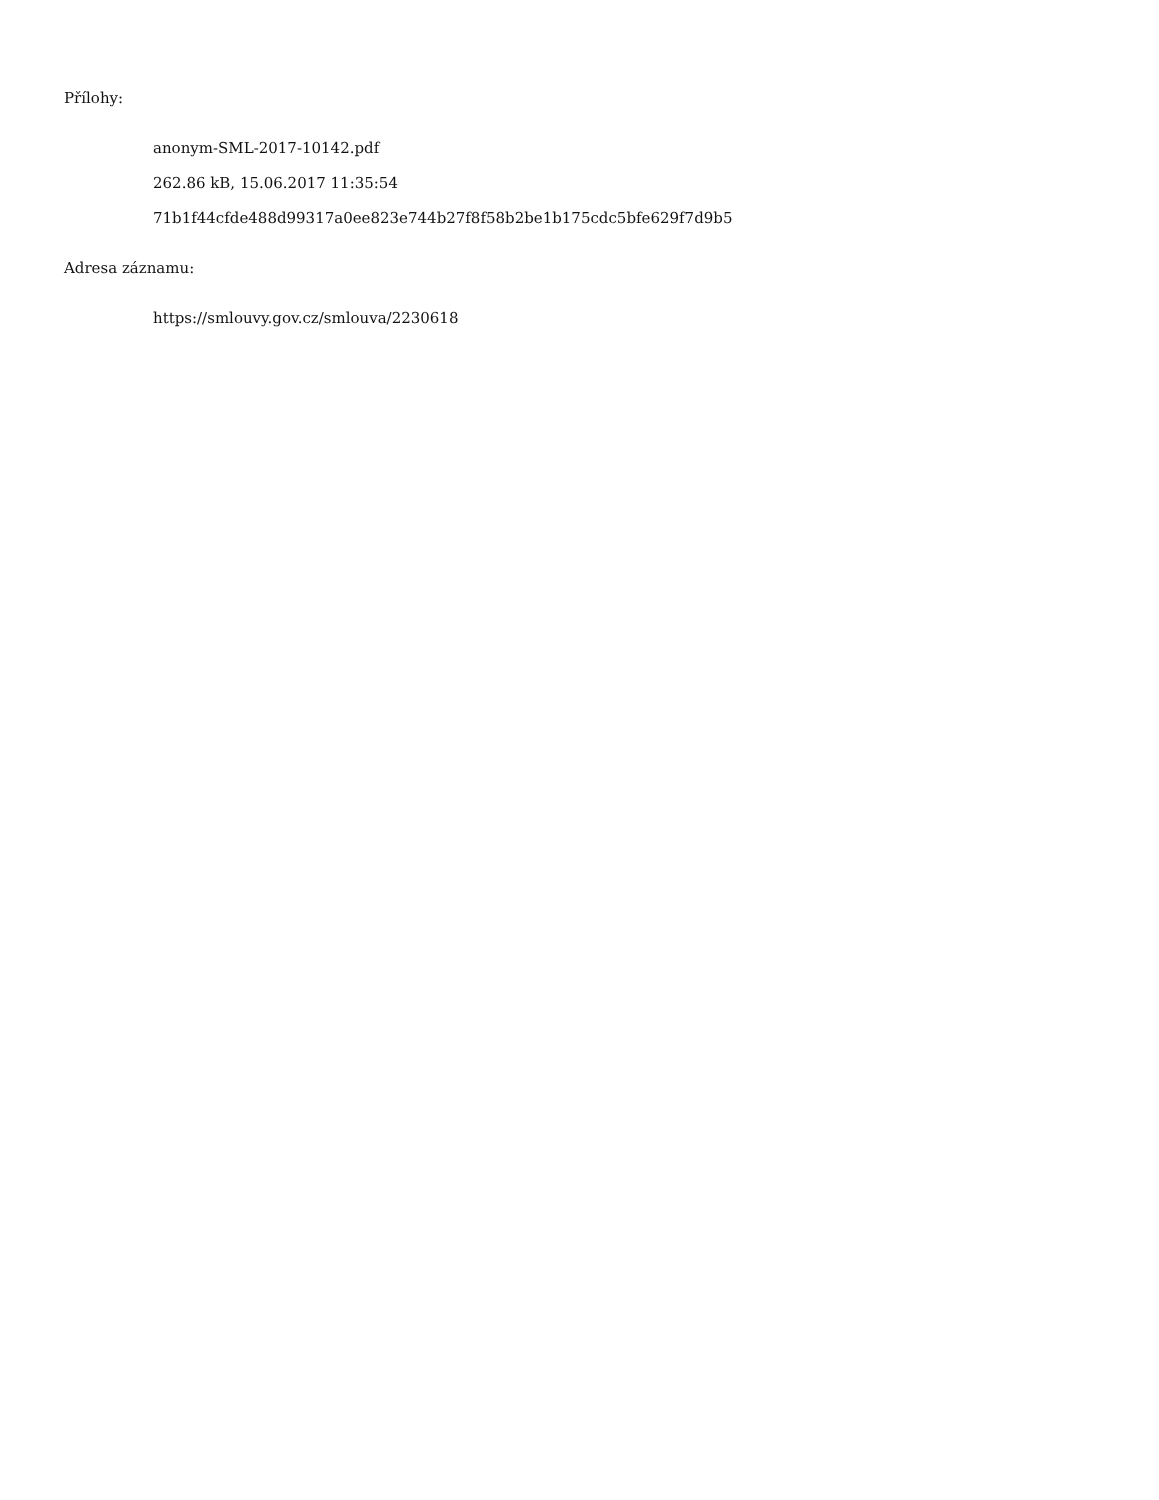Přílohy:
anonym-SML-2017-10142.pdf
262.86 kB, 15.06.2017 11:35:54
71b1f44cfde488d99317a0ee823e744b27f8f58b2be1b175cdc5bfe629f7d9b5
Adresa záznamu:
https://smlouvy.gov.cz/smlouva/2230618